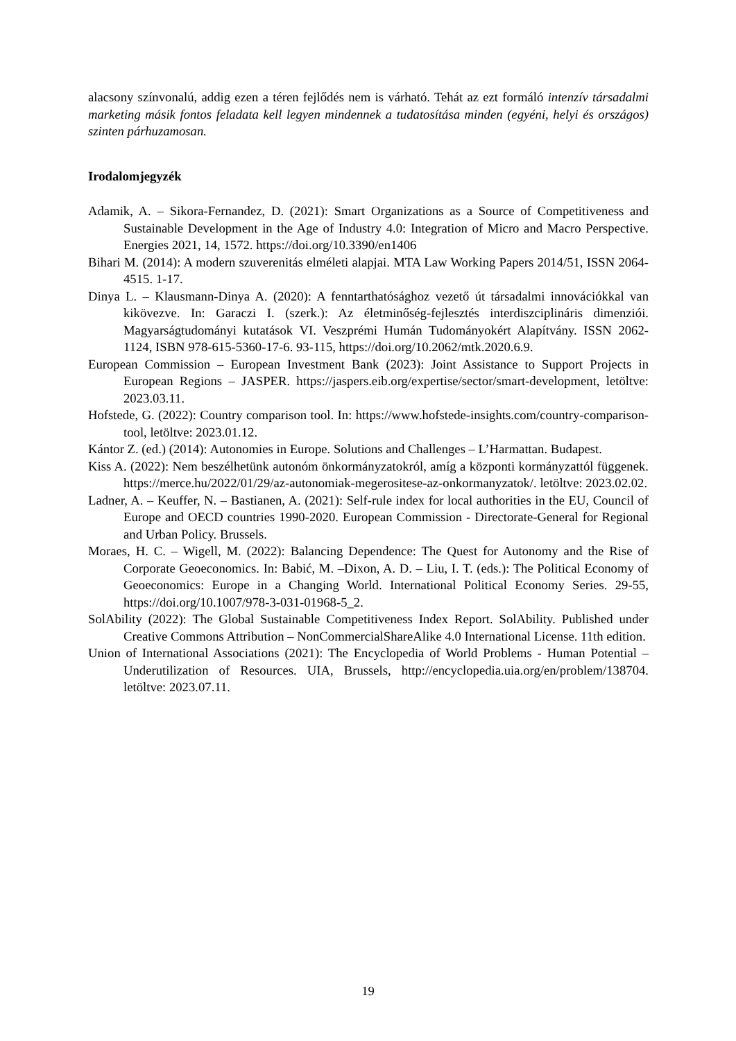alacsony színvonalú, addig ezen a téren fejlődés nem is várható. Tehát az ezt formáló intenzív társadalmi marketing másik fontos feladata kell legyen mindennek a tudatosítása minden (egyéni, helyi és országos) szinten párhuzamosan.
Irodalomjegyzék
Adamik, A. – Sikora-Fernandez, D. (2021): Smart Organizations as a Source of Competitiveness and Sustainable Development in the Age of Industry 4.0: Integration of Micro and Macro Perspective. Energies 2021, 14, 1572. https://doi.org/10.3390/en1406
Bihari M. (2014): A modern szuverenitás elméleti alapjai. MTA Law Working Papers 2014/51, ISSN 2064-4515. 1-17.
Dinya L. – Klausmann-Dinya A. (2020): A fenntarthatósághoz vezető út társadalmi innovációkkal van kikövezve. In: Garaczi I. (szerk.): Az életminőség-fejlesztés interdiszciplináris dimenziói. Magyarságtudományi kutatások VI. Veszprémi Humán Tudományokért Alapítvány. ISSN 2062-1124, ISBN 978-615-5360-17-6. 93-115, https://doi.org/10.2062/mtk.2020.6.9.
European Commission – European Investment Bank (2023): Joint Assistance to Support Projects in European Regions – JASPER. https://jaspers.eib.org/expertise/sector/smart-development, letöltve: 2023.03.11.
Hofstede, G. (2022): Country comparison tool. In: https://www.hofstede-insights.com/country-comparison-tool, letöltve: 2023.01.12.
Kántor Z. (ed.) (2014): Autonomies in Europe. Solutions and Challenges – L’Harmattan. Budapest.
Kiss A. (2022): Nem beszélhetünk autonóm önkormányzatokról, amíg a központi kormányzattól függenek. https://merce.hu/2022/01/29/az-autonomiak-megerositese-az-onkormanyzatok/. letöltve: 2023.02.02.
Ladner, A. – Keuffer, N. – Bastianen, A. (2021): Self-rule index for local authorities in the EU, Council of Europe and OECD countries 1990-2020. European Commission - Directorate-General for Regional and Urban Policy. Brussels.
Moraes, H. C. – Wigell, M. (2022): Balancing Dependence: The Quest for Autonomy and the Rise of Corporate Geoeconomics. In: Babić, M. –Dixon, A. D. – Liu, I. T. (eds.): The Political Economy of Geoeconomics: Europe in a Changing World. International Political Economy Series. 29-55, https://doi.org/10.1007/978-3-031-01968-5_2.
SolAbility (2022): The Global Sustainable Competitiveness Index Report. SolAbility. Published under Creative Commons Attribution – NonCommercialShareAlike 4.0 International License. 11th edition.
Union of International Associations (2021): The Encyclopedia of World Problems - Human Potential – Underutilization of Resources. UIA, Brussels, http://encyclopedia.uia.org/en/problem/138704. letöltve: 2023.07.11.
19